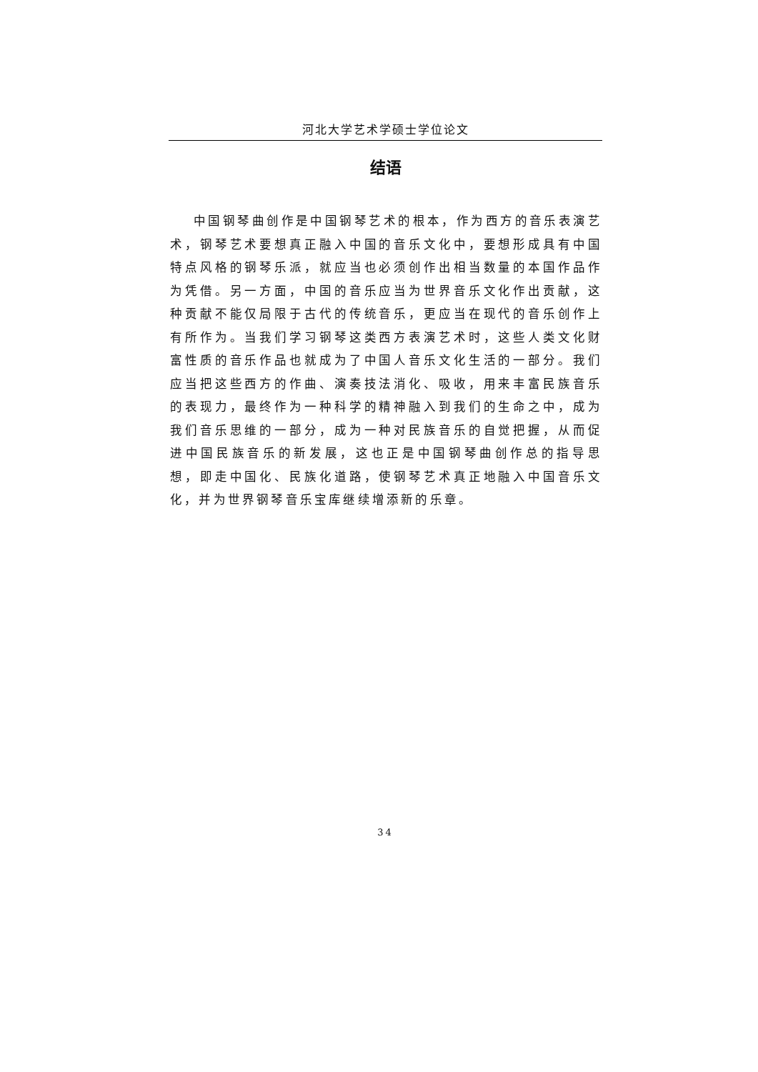河北大学艺术学硕士学位论文
结语
中国钢琴曲创作是中国钢琴艺术的根本，作为西方的音乐表演艺术，钢琴艺术要想真正融入中国的音乐文化中，要想形成具有中国特点风格的钢琴乐派，就应当也必须创作出相当数量的本国作品作为凭借。另一方面，中国的音乐应当为世界音乐文化作出贡献，这种贡献不能仅局限于古代的传统音乐，更应当在现代的音乐创作上有所作为。当我们学习钢琴这类西方表演艺术时，这些人类文化财富性质的音乐作品也就成为了中国人音乐文化生活的一部分。我们应当把这些西方的作曲、演奏技法消化、吸收，用来丰富民族音乐的表现力，最终作为一种科学的精神融入到我们的生命之中，成为我们音乐思维的一部分，成为一种对民族音乐的自觉把握，从而促进中国民族音乐的新发展，这也正是中国钢琴曲创作总的指导思想，即走中国化、民族化道路，使钢琴艺术真正地融入中国音乐文化，并为世界钢琴音乐宝库继续增添新的乐章。
34